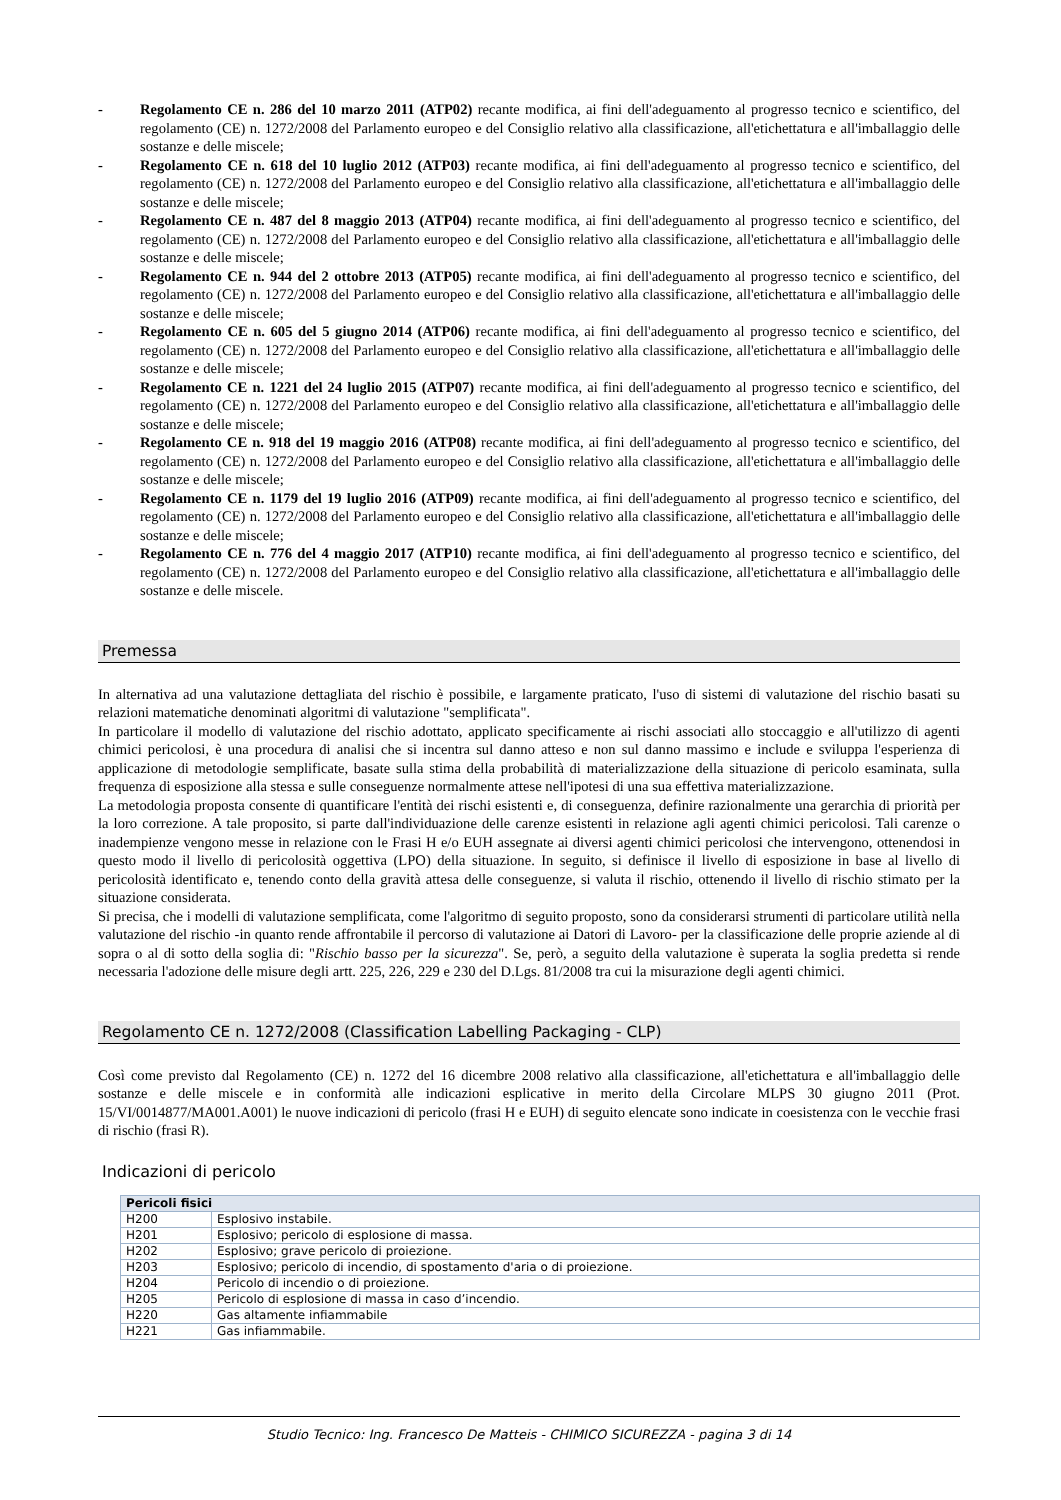- Regolamento CE n. 286 del 10 marzo 2011 (ATP02) recante modifica, ai fini dell'adeguamento al progresso tecnico e scientifico, del regolamento (CE) n. 1272/2008 del Parlamento europeo e del Consiglio relativo alla classificazione, all'etichettatura e all'imballaggio delle sostanze e delle miscele;
- Regolamento CE n. 618 del 10 luglio 2012 (ATP03) recante modifica, ai fini dell'adeguamento al progresso tecnico e scientifico, del regolamento (CE) n. 1272/2008 del Parlamento europeo e del Consiglio relativo alla classificazione, all'etichettatura e all'imballaggio delle sostanze e delle miscele;
- Regolamento CE n. 487 del 8 maggio 2013 (ATP04) recante modifica, ai fini dell'adeguamento al progresso tecnico e scientifico, del regolamento (CE) n. 1272/2008 del Parlamento europeo e del Consiglio relativo alla classificazione, all'etichettatura e all'imballaggio delle sostanze e delle miscele;
- Regolamento CE n. 944 del 2 ottobre 2013 (ATP05) recante modifica, ai fini dell'adeguamento al progresso tecnico e scientifico, del regolamento (CE) n. 1272/2008 del Parlamento europeo e del Consiglio relativo alla classificazione, all'etichettatura e all'imballaggio delle sostanze e delle miscele;
- Regolamento CE n. 605 del 5 giugno 2014 (ATP06) recante modifica, ai fini dell'adeguamento al progresso tecnico e scientifico, del regolamento (CE) n. 1272/2008 del Parlamento europeo e del Consiglio relativo alla classificazione, all'etichettatura e all'imballaggio delle sostanze e delle miscele;
- Regolamento CE n. 1221 del 24 luglio 2015 (ATP07) recante modifica, ai fini dell'adeguamento al progresso tecnico e scientifico, del regolamento (CE) n. 1272/2008 del Parlamento europeo e del Consiglio relativo alla classificazione, all'etichettatura e all'imballaggio delle sostanze e delle miscele;
- Regolamento CE n. 918 del 19 maggio 2016 (ATP08) recante modifica, ai fini dell'adeguamento al progresso tecnico e scientifico, del regolamento (CE) n. 1272/2008 del Parlamento europeo e del Consiglio relativo alla classificazione, all'etichettatura e all'imballaggio delle sostanze e delle miscele;
- Regolamento CE n. 1179 del 19 luglio 2016 (ATP09) recante modifica, ai fini dell'adeguamento al progresso tecnico e scientifico, del regolamento (CE) n. 1272/2008 del Parlamento europeo e del Consiglio relativo alla classificazione, all'etichettatura e all'imballaggio delle sostanze e delle miscele;
- Regolamento CE n. 776 del 4 maggio 2017 (ATP10) recante modifica, ai fini dell'adeguamento al progresso tecnico e scientifico, del regolamento (CE) n. 1272/2008 del Parlamento europeo e del Consiglio relativo alla classificazione, all'etichettatura e all'imballaggio delle sostanze e delle miscele.
Premessa
In alternativa ad una valutazione dettagliata del rischio è possibile, e largamente praticato, l'uso di sistemi di valutazione del rischio basati su relazioni matematiche denominati algoritmi di valutazione "semplificata".
In particolare il modello di valutazione del rischio adottato, applicato specificamente ai rischi associati allo stoccaggio e all'utilizzo di agenti chimici pericolosi, è una procedura di analisi che si incentra sul danno atteso e non sul danno massimo e include e sviluppa l'esperienza di applicazione di metodologie semplificate, basate sulla stima della probabilità di materializzazione della situazione di pericolo esaminata, sulla frequenza di esposizione alla stessa e sulle conseguenze normalmente attese nell'ipotesi di una sua effettiva materializzazione.
La metodologia proposta consente di quantificare l'entità dei rischi esistenti e, di conseguenza, definire razionalmente una gerarchia di priorità per la loro correzione. A tale proposito, si parte dall'individuazione delle carenze esistenti in relazione agli agenti chimici pericolosi. Tali carenze o inadempienze vengono messe in relazione con le Frasi H e/o EUH assegnate ai diversi agenti chimici pericolosi che intervengono, ottenendosi in questo modo il livello di pericolosità oggettiva (LPO) della situazione. In seguito, si definisce il livello di esposizione in base al livello di pericolosità identificato e, tenendo conto della gravità attesa delle conseguenze, si valuta il rischio, ottenendo il livello di rischio stimato per la situazione considerata.
Si precisa, che i modelli di valutazione semplificata, come l'algoritmo di seguito proposto, sono da considerarsi strumenti di particolare utilità nella valutazione del rischio -in quanto rende affrontabile il percorso di valutazione ai Datori di Lavoro- per la classificazione delle proprie aziende al di sopra o al di sotto della soglia di: "Rischio basso per la sicurezza". Se, però, a seguito della valutazione è superata la soglia predetta si rende necessaria l'adozione delle misure degli artt. 225, 226, 229 e 230 del D.Lgs. 81/2008 tra cui la misurazione degli agenti chimici.
Regolamento CE n. 1272/2008 (Classification Labelling Packaging - CLP)
Così come previsto dal Regolamento (CE) n. 1272 del 16 dicembre 2008 relativo alla classificazione, all'etichettatura e all'imballaggio delle sostanze e delle miscele e in conformità alle indicazioni esplicative in merito della Circolare MLPS 30 giugno 2011 (Prot. 15/VI/0014877/MA001.A001) le nuove indicazioni di pericolo (frasi H e EUH) di seguito elencate sono indicate in coesistenza con le vecchie frasi di rischio (frasi R).
Indicazioni di pericolo
| Pericoli fisici | |
| --- | --- |
| H200 | Esplosivo instabile. |
| H201 | Esplosivo; pericolo di esplosione di massa. |
| H202 | Esplosivo; grave pericolo di proiezione. |
| H203 | Esplosivo; pericolo di incendio, di spostamento d'aria o di proiezione. |
| H204 | Pericolo di incendio o di proiezione. |
| H205 | Pericolo di esplosione di massa in caso d’incendio. |
| H220 | Gas altamente infiammabile |
| H221 | Gas infiammabile. |
Studio Tecnico: Ing. Francesco De Matteis - CHIMICO SICUREZZA - pagina 3 di 14